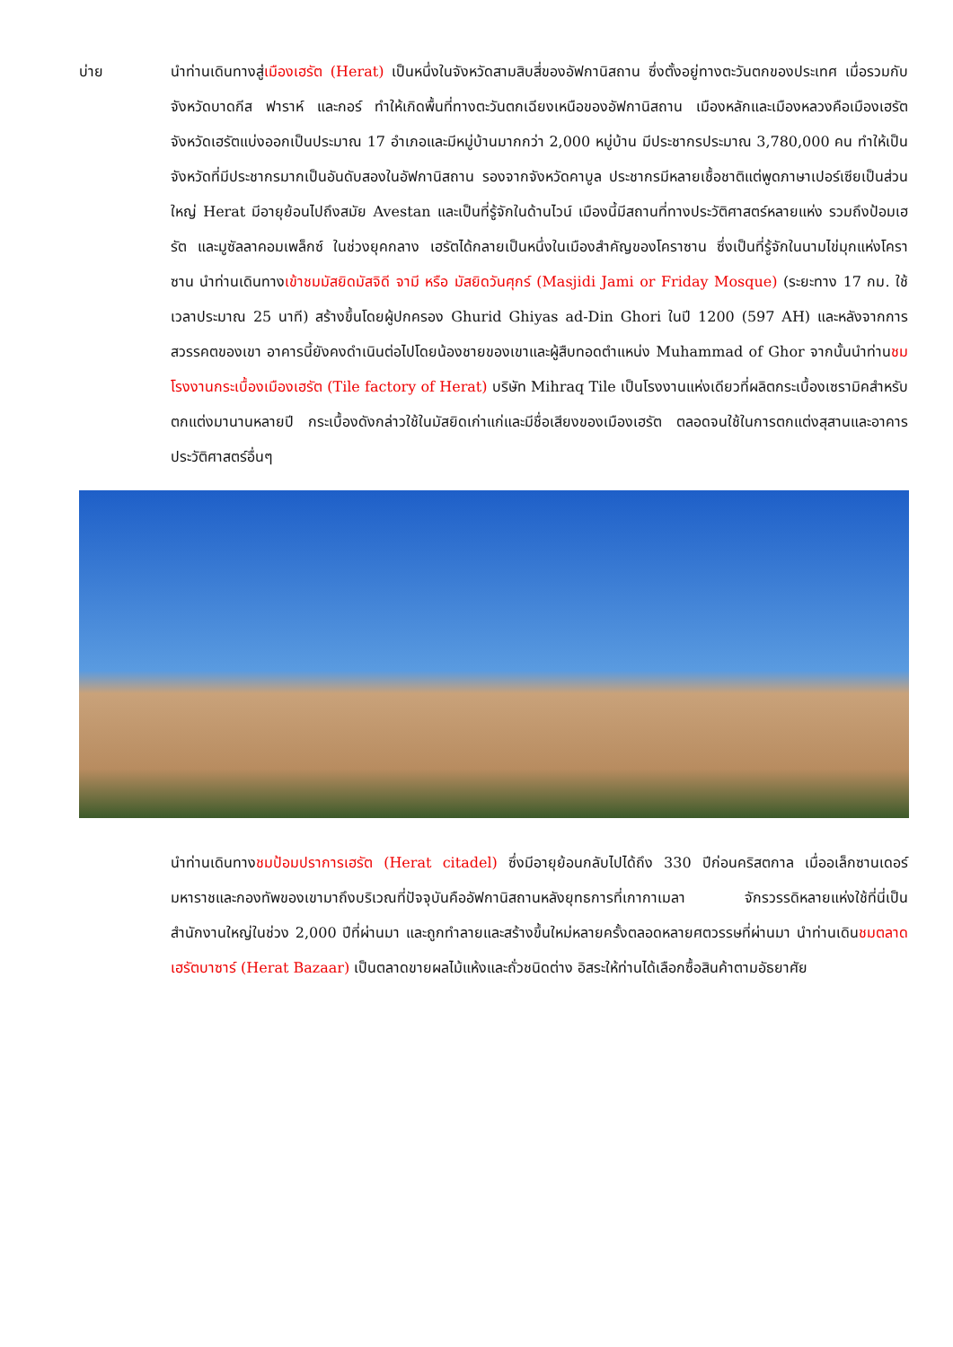บ่าย นำท่านเดินทางสู่เมืองเฮรัต (Herat) เป็นหนึ่งในจังหวัดสามสิบสี่ของอัฟกานิสถาน ซึ่งตั้งอยู่ทางตะวันตกของประเทศ เมื่อรวมกับจังหวัดบาดกีส ฟาราห์ และกอร์ ทำให้เกิดพื้นที่ทางตะวันตกเฉียงเหนือของอัฟกานิสถาน เมืองหลักและเมืองหลวงคือเมืองเฮรัต จังหวัดเฮรัตแบ่งออกเป็นประมาณ 17 อำเภอและมีหมู่บ้านมากกว่า 2,000 หมู่บ้าน มีประชากรประมาณ 3,780,000 คน ทำให้เป็นจังหวัดที่มีประชากรมากเป็นอันดับสองในอัฟกานิสถาน รองจากจังหวัดคาบูล ประชากรมีหลายเชื้อชาติแต่พูดภาษาเปอร์เซียเป็นส่วนใหญ่ Herat มีอายุย้อนไปถึงสมัย Avestan และเป็นที่รู้จักในด้านไวน์ เมืองนี้มีสถานที่ทางประวัติศาสตร์หลายแห่ง รวมถึงป้อมเฮรัต และมูซัลลาคอมเพล็กซ์ ในช่วงยุคกลาง เฮรัตได้กลายเป็นหนึ่งในเมืองสำคัญของโคราซาน ซึ่งเป็นที่รู้จักในนามไข่มุกแห่งโคราซาน นำท่านเดินทางเข้าชมมัสยิดมัสจิดี จามี หรือ มัสยิดวันศุกร์ (Masjidi Jami or Friday Mosque) (ระยะทาง 17 กม. ใช้เวลาประมาณ 25 นาที) สร้างขึ้นโดยผู้ปกครอง Ghurid Ghiyas ad-Din Ghori ในปี 1200 (597 AH) และหลังจากการสวรรคตของเขา อาคารนี้ยังคงดำเนินต่อไปโดยน้องชายของเขาและผู้สืบทอดตำแหน่ง Muhammad of Ghor จากนั้นนำท่านชมโรงงานกระเบื้องเมืองเฮรัต (Tile factory of Herat) บริษัท Mihraq Tile เป็นโรงงานแห่งเดียวที่ผลิตกระเบื้องเซรามิคสำหรับตกแต่งมานานหลายปี กระเบื้องดังกล่าวใช้ในมัสยิดเก่าแก่และมีชื่อเสียงของเมืองเฮรัต ตลอดจนใช้ในการตกแต่งสุสานและอาคารประวัติศาสตร์อื่นๆ
นำท่านเดินทางชมป้อมปราการเฮรัต (Herat citadel) ซึ่งมีอายุย้อนกลับไปได้ถึง 330 ปีก่อนคริสตกาล เมื่ออเล็กซานเดอร์มหาราชและกองทัพของเขามาถึงบริเวณที่ปัจจุบันคืออัฟกานิสถานหลังยุทธการที่เกากาเมลา จักรวรรดิหลายแห่งใช้ที่นี่เป็นสำนักงานใหญ่ในช่วง 2,000 ปีที่ผ่านมา และถูกทำลายและสร้างขึ้นใหม่หลายครั้งตลอดหลายศตวรรษที่ผ่านมา นำท่านเดินชมตลาดเฮรัตบาซาร์ (Herat Bazaar) เป็นตลาดขายผลไม้แห้งและถั่วชนิดต่าง อิสระให้ท่านได้เลือกซื้อสินค้าตามอัธยาศัย